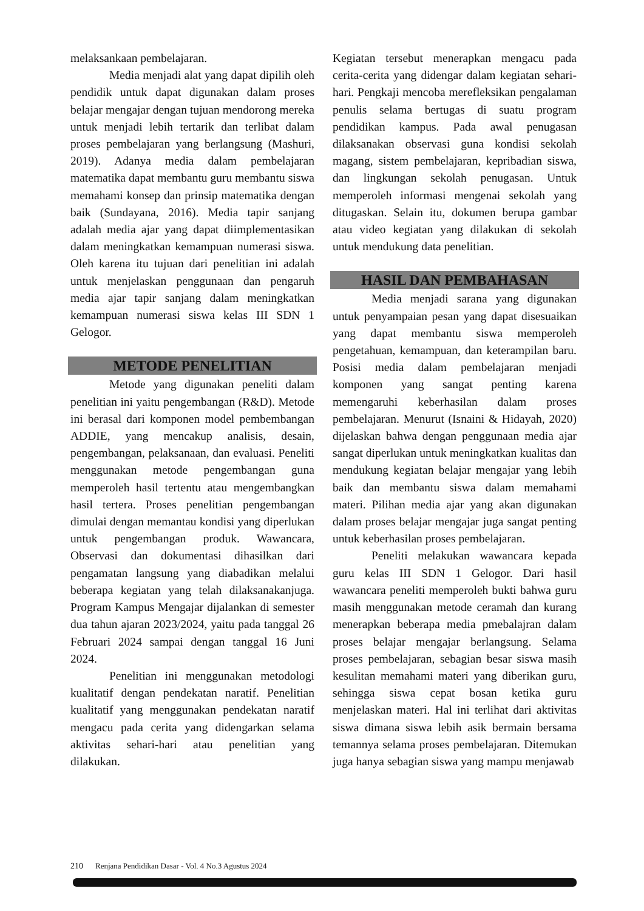melaksankaan pembelajaran.
Media menjadi alat yang dapat dipilih oleh pendidik untuk dapat digunakan dalam proses belajar mengajar dengan tujuan mendorong mereka untuk menjadi lebih tertarik dan terlibat dalam proses pembelajaran yang berlangsung (Mashuri, 2019). Adanya media dalam pembelajaran matematika dapat membantu guru membantu siswa memahami konsep dan prinsip matematika dengan baik (Sundayana, 2016). Media tapir sanjang adalah media ajar yang dapat diimplementasikan dalam meningkatkan kemampuan numerasi siswa. Oleh karena itu tujuan dari penelitian ini adalah untuk menjelaskan penggunaan dan pengaruh media ajar tapir sanjang dalam meningkatkan kemampuan numerasi siswa kelas III SDN 1 Gelogor.
METODE PENELITIAN
Metode yang digunakan peneliti dalam penelitian ini yaitu pengembangan (R&D). Metode ini berasal dari komponen model pembembangan ADDIE, yang mencakup analisis, desain, pengembangan, pelaksanaan, dan evaluasi. Peneliti menggunakan metode pengembangan guna memperoleh hasil tertentu atau mengembangkan hasil tertera. Proses penelitian pengembangan dimulai dengan memantau kondisi yang diperlukan untuk pengembangan produk. Wawancara, Observasi dan dokumentasi dihasilkan dari pengamatan langsung yang diabadikan melalui beberapa kegiatan yang telah dilaksanakanjuga. Program Kampus Mengajar dijalankan di semester dua tahun ajaran 2023/2024, yaitu pada tanggal 26 Februari 2024 sampai dengan tanggal 16 Juni 2024.
Penelitian ini menggunakan metodologi kualitatif dengan pendekatan naratif. Penelitian kualitatif yang menggunakan pendekatan naratif mengacu pada cerita yang didengarkan selama aktivitas sehari-hari atau penelitian yang dilakukan.
Kegiatan tersebut menerapkan mengacu pada cerita-cerita yang didengar dalam kegiatan sehari-hari. Pengkaji mencoba merefleksikan pengalaman penulis selama bertugas di suatu program pendidikan kampus. Pada awal penugasan dilaksanakan observasi guna kondisi sekolah magang, sistem pembelajaran, kepribadian siswa, dan lingkungan sekolah penugasan. Untuk memperoleh informasi mengenai sekolah yang ditugaskan. Selain itu, dokumen berupa gambar atau video kegiatan yang dilakukan di sekolah untuk mendukung data penelitian.
HASIL DAN PEMBAHASAN
Media menjadi sarana yang digunakan untuk penyampaian pesan yang dapat disesuaikan yang dapat membantu siswa memperoleh pengetahuan, kemampuan, dan keterampilan baru. Posisi media dalam pembelajaran menjadi komponen yang sangat penting karena memengaruhi keberhasilan dalam proses pembelajaran. Menurut (Isnaini & Hidayah, 2020) dijelaskan bahwa dengan penggunaan media ajar sangat diperlukan untuk meningkatkan kualitas dan mendukung kegiatan belajar mengajar yang lebih baik dan membantu siswa dalam memahami materi. Pilihan media ajar yang akan digunakan dalam proses belajar mengajar juga sangat penting untuk keberhasilan proses pembelajaran.
Peneliti melakukan wawancara kepada guru kelas III SDN 1 Gelogor. Dari hasil wawancara peneliti memperoleh bukti bahwa guru masih menggunakan metode ceramah dan kurang menerapkan beberapa media pmebalajran dalam proses belajar mengajar berlangsung. Selama proses pembelajaran, sebagian besar siswa masih kesulitan memahami materi yang diberikan guru, sehingga siswa cepat bosan ketika guru menjelaskan materi. Hal ini terlihat dari aktivitas siswa dimana siswa lebih asik bermain bersama temannya selama proses pembelajaran. Ditemukan juga hanya sebagian siswa yang mampu menjawab
210 Renjana Pendidikan Dasar - Vol. 4 No.3 Agustus 2024